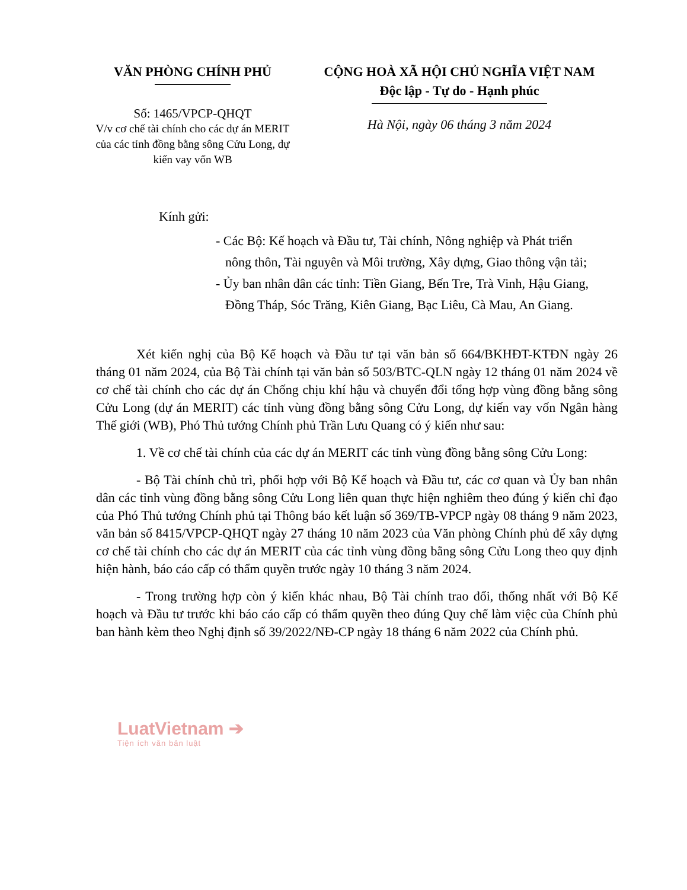VĂN PHÒNG CHÍNH PHỦ
Số: 1465/VPCP-QHQT
V/v cơ chế tài chính cho các dự án MERIT của các tỉnh đồng bằng sông Cửu Long, dự kiến vay vốn WB
CỘNG HOÀ XÃ HỘI CHỦ NGHĨA VIỆT NAM
Độc lập - Tự do - Hạnh phúc
Hà Nội, ngày 06 tháng 3 năm 2024
Kính gửi:
- Các Bộ: Kế hoạch và Đầu tư, Tài chính, Nông nghiệp và Phát triển nông thôn, Tài nguyên và Môi trường, Xây dựng, Giao thông vận tải;
- Ủy ban nhân dân các tỉnh: Tiền Giang, Bến Tre, Trà Vinh, Hậu Giang, Đồng Tháp, Sóc Trăng, Kiên Giang, Bạc Liêu, Cà Mau, An Giang.
Xét kiến nghị của Bộ Kế hoạch và Đầu tư tại văn bản số 664/BKHĐT-KTĐN ngày 26 tháng 01 năm 2024, của Bộ Tài chính tại văn bản số 503/BTC-QLN ngày 12 tháng 01 năm 2024 về cơ chế tài chính cho các dự án Chống chịu khí hậu và chuyển đổi tổng hợp vùng đồng bằng sông Cửu Long (dự án MERIT) các tỉnh vùng đồng bằng sông Cửu Long, dự kiến vay vốn Ngân hàng Thế giới (WB), Phó Thủ tướng Chính phủ Trần Lưu Quang có ý kiến như sau:
1. Về cơ chế tài chính của các dự án MERIT các tỉnh vùng đồng bằng sông Cửu Long:
- Bộ Tài chính chủ trì, phối hợp với Bộ Kế hoạch và Đầu tư, các cơ quan và Ủy ban nhân dân các tỉnh vùng đồng bằng sông Cửu Long liên quan thực hiện nghiêm theo đúng ý kiến chỉ đạo của Phó Thủ tướng Chính phủ tại Thông báo kết luận số 369/TB-VPCP ngày 08 tháng 9 năm 2023, văn bản số 8415/VPCP-QHQT ngày 27 tháng 10 năm 2023 của Văn phòng Chính phủ để xây dựng cơ chế tài chính cho các dự án MERIT của các tỉnh vùng đồng bằng sông Cửu Long theo quy định hiện hành, báo cáo cấp có thẩm quyền trước ngày 10 tháng 3 năm 2024.
- Trong trường hợp còn ý kiến khác nhau, Bộ Tài chính trao đổi, thống nhất với Bộ Kế hoạch và Đầu tư trước khi báo cáo cấp có thẩm quyền theo đúng Quy chế làm việc của Chính phủ ban hành kèm theo Nghị định số 39/2022/NĐ-CP ngày 18 tháng 6 năm 2022 của Chính phủ.
LuatVietnam ➔
Tiện ích văn bản luật